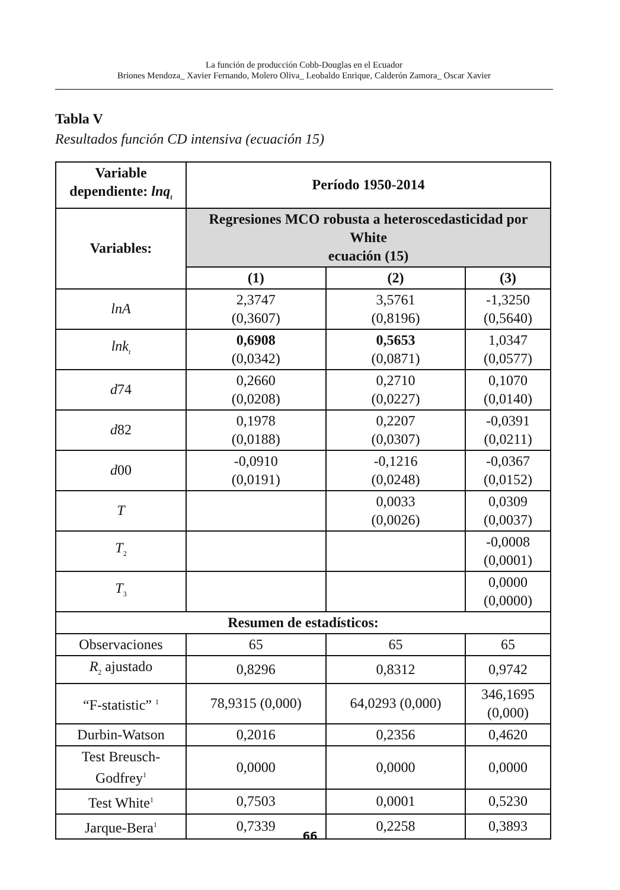La función de producción Cobb-Douglas en el Ecuador
Briones Mendoza_ Xavier Fernando, Molero Oliva_ Leobaldo Enrique, Calderón Zamora_ Oscar Xavier
Tabla V
Resultados función CD intensiva (ecuación 15)
| Variable dependiente: lnq<sub>t</sub> | Período 1950-2014 | | |
| --- | --- | --- | --- |
| Variables: | Regresiones MCO robusta a heteroscedasticidad por White ecuación (15) | | |
| | (1) | (2) | (3) |
| lnA | 2,3747 (0,3607) | 3,5761 (0,8196) | -1,3250 (0,5640) |
| lnk<sub>t</sub> | 0,6908 (0,0342) | 0,5653 (0,0871) | 1,0347 (0,0577) |
| d 74 | 0,2660 (0,0208) | 0,2710 (0,0227) | 0,1070 (0,0140) |
| d 82 | 0,1978 (0,0188) | 0,2207 (0,0307) | -0,0391 (0,0211) |
| d 00 | -0,0910 (0,0191) | -0,1216 (0,0248) | -0,0367 (0,0152) |
| T | | 0,0033 (0,0026) | 0,0309 (0,0037) |
| T<sub>2</sub> | | | -0,0008 (0,0001) |
| T<sub>3</sub> | | | 0,0000 (0,0000) |
| Resumen de estadísticos: | | | |
| Observaciones | 65 | 65 | 65 |
| R<sub>2</sub> ajustado | 0,8296 | 0,8312 | 0,9742 |
| “F-statistic” <sup>1</sup> | 78,9315 (0,000) | 64,0293 (0,000) | 346,1695 (0,000) |
| Durbin-Watson | 0,2016 | 0,2356 | 0,4620 |
| Test Breusch-Godfrey<sup>1</sup> | 0,0000 | 0,0000 | 0,0000 |
| Test White<sup>1</sup> | 0,7503 | 0,0001 | 0,5230 |
| Jarque-Bera<sup>1</sup> | 0,7339 | 0,2258 | 0,3893 |
66